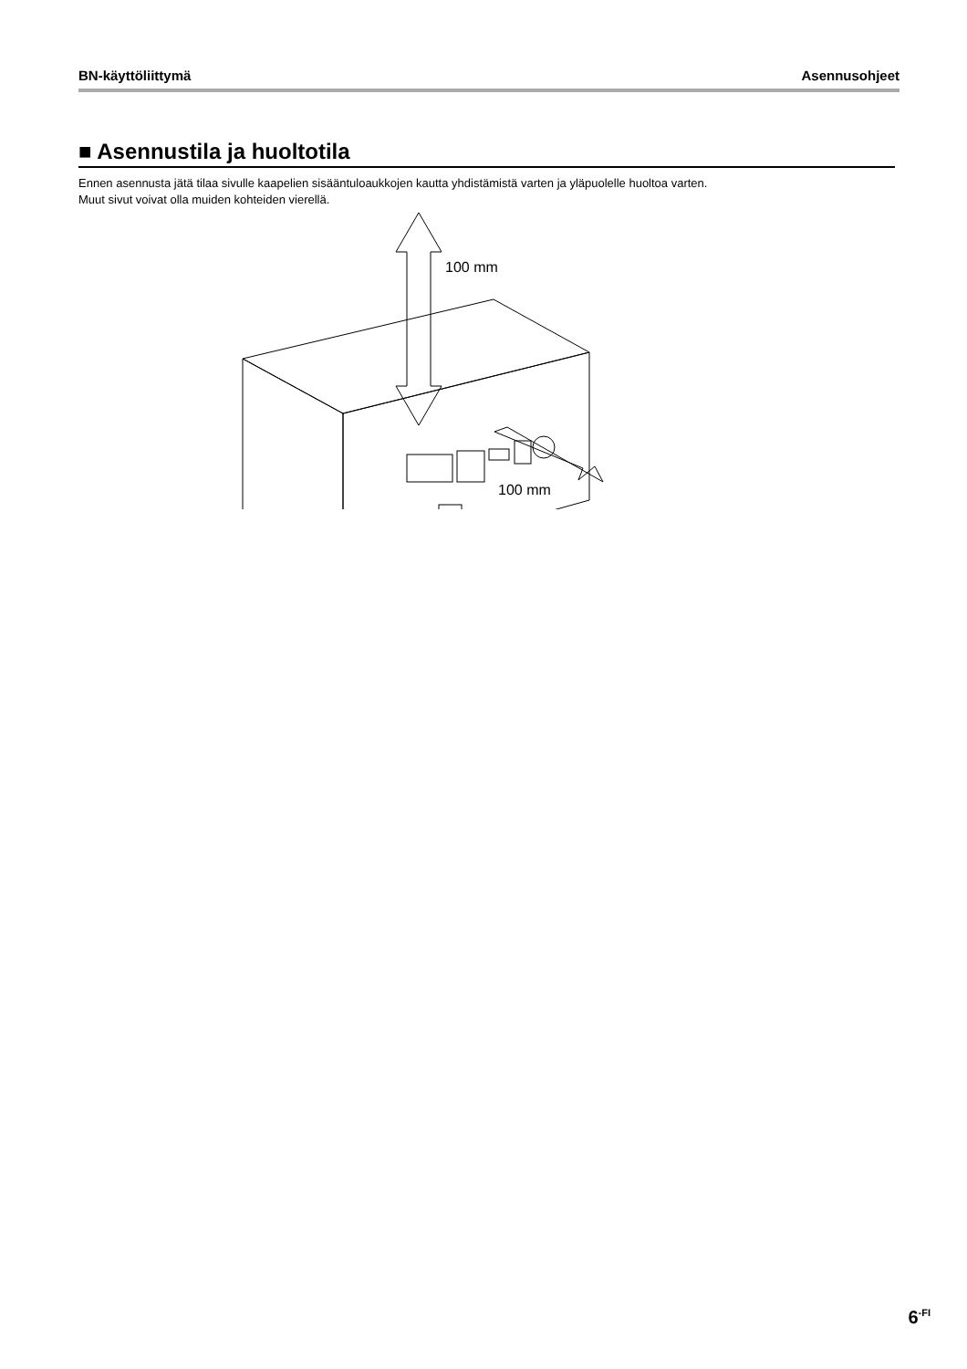BN-käyttöliittymä Asennusohjeet
■ Asennustila ja huoltotila
Ennen asennusta jätä tilaa sivulle kaapelien sisääntuloaukkojen kautta yhdistämistä varten ja yläpuolelle huoltoa varten.
Muut sivut voivat olla muiden kohteiden vierellä.
100 mm
100 mm
6<sup>-FI</sup>